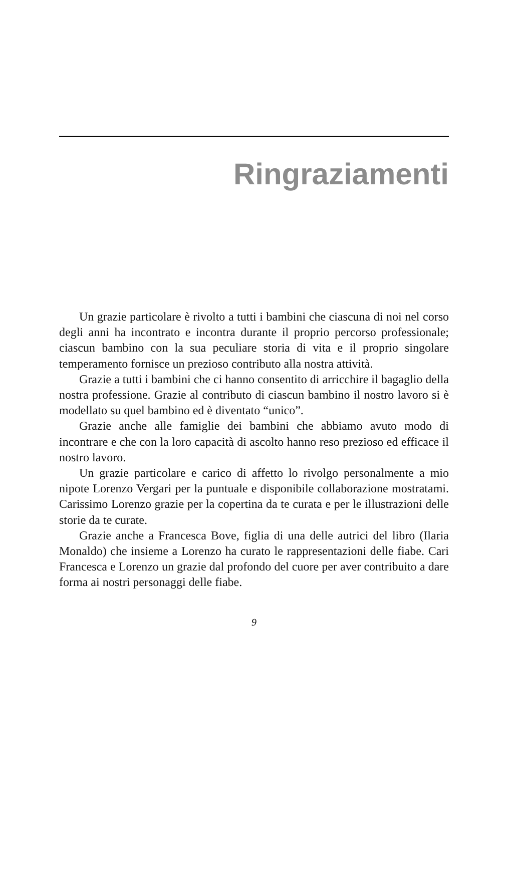Ringraziamenti
Un grazie particolare è rivolto a tutti i bambini che ciascuna di noi nel corso degli anni ha incontrato e incontra durante il proprio percorso professionale; ciascun bambino con la sua peculiare storia di vita e il proprio singolare temperamento fornisce un prezioso contributo alla nostra attività.
Grazie a tutti i bambini che ci hanno consentito di arricchire il bagaglio della nostra professione. Grazie al contributo di ciascun bambino il nostro lavoro si è modellato su quel bambino ed è diventato “unico”.
Grazie anche alle famiglie dei bambini che abbiamo avuto modo di incontrare e che con la loro capacità di ascolto hanno reso prezioso ed efficace il nostro lavoro.
Un grazie particolare e carico di affetto lo rivolgo personalmente a mio nipote Lorenzo Vergari per la puntuale e disponibile collaborazione mostratami. Carissimo Lorenzo grazie per la copertina da te curata e per le illustrazioni delle storie da te curate.
Grazie anche a Francesca Bove, figlia di una delle autrici del libro (Ilaria Monaldo) che insieme a Lorenzo ha curato le rappresentazioni delle fiabe. Cari Francesca e Lorenzo un grazie dal profondo del cuore per aver contribuito a dare forma ai nostri personaggi delle fiabe.
9